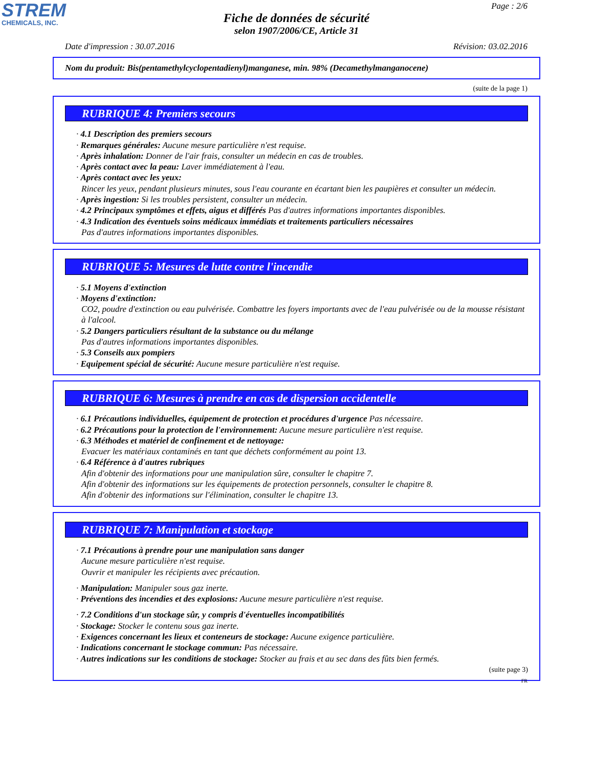STREM
CHEMICALS, INC.
Page : 2/6
Fiche de données de sécurité
selon 1907/2006/CE, Article 31
Date d'impression : 30.07.2016 Révision: 03.02.2016
Nom du produit: Bis(pentamethylcyclopentadienyl)manganese, min. 98% (Decamethylmanganocene)
(suite de la page 1)
RUBRIQUE 4: Premiers secours
· 4.1 Description des premiers secours
· Remarques générales: Aucune mesure particulière n'est requise.
· Après inhalation: Donner de l'air frais, consulter un médecin en cas de troubles.
· Après contact avec la peau: Laver immédiatement à l'eau.
· Après contact avec les yeux:
Rincer les yeux, pendant plusieurs minutes, sous l'eau courante en écartant bien les paupières et consulter un médecin.
· Après ingestion: Si les troubles persistent, consulter un médecin.
· 4.2 Principaux symptômes et effets, aigus et différés Pas d'autres informations importantes disponibles.
· 4.3 Indication des éventuels soins médicaux immédiats et traitements particuliers nécessaires
Pas d'autres informations importantes disponibles.
RUBRIQUE 5: Mesures de lutte contre l'incendie
· 5.1 Moyens d'extinction
· Moyens d'extinction:
CO2, poudre d'extinction ou eau pulvérisée. Combattre les foyers importants avec de l'eau pulvérisée ou de la mousse résistant à l'alcool.
· 5.2 Dangers particuliers résultant de la substance ou du mélange
Pas d'autres informations importantes disponibles.
· 5.3 Conseils aux pompiers
· Equipement spécial de sécurité: Aucune mesure particulière n'est requise.
RUBRIQUE 6: Mesures à prendre en cas de dispersion accidentelle
· 6.1 Précautions individuelles, équipement de protection et procédures d'urgence Pas nécessaire.
· 6.2 Précautions pour la protection de l'environnement: Aucune mesure particulière n'est requise.
· 6.3 Méthodes et matériel de confinement et de nettoyage:
Evacuer les matériaux contaminés en tant que déchets conformément au point 13.
· 6.4 Référence à d'autres rubriques
Afin d'obtenir des informations pour une manipulation sûre, consulter le chapitre 7.
Afin d'obtenir des informations sur les équipements de protection personnels, consulter le chapitre 8.
Afin d'obtenir des informations sur l'élimination, consulter le chapitre 13.
RUBRIQUE 7: Manipulation et stockage
· 7.1 Précautions à prendre pour une manipulation sans danger
Aucune mesure particulière n'est requise.
Ouvrir et manipuler les récipients avec précaution.
· Manipulation: Manipuler sous gaz inerte.
· Préventions des incendies et des explosions: Aucune mesure particulière n'est requise.
· 7.2 Conditions d'un stockage sûr, y compris d'éventuelles incompatibilités
· Stockage: Stocker le contenu sous gaz inerte.
· Exigences concernant les lieux et conteneurs de stockage: Aucune exigence particulière.
· Indications concernant le stockage commun: Pas nécessaire.
· Autres indications sur les conditions de stockage: Stocker au frais et au sec dans des fûts bien fermés.
(suite page 3)
FR